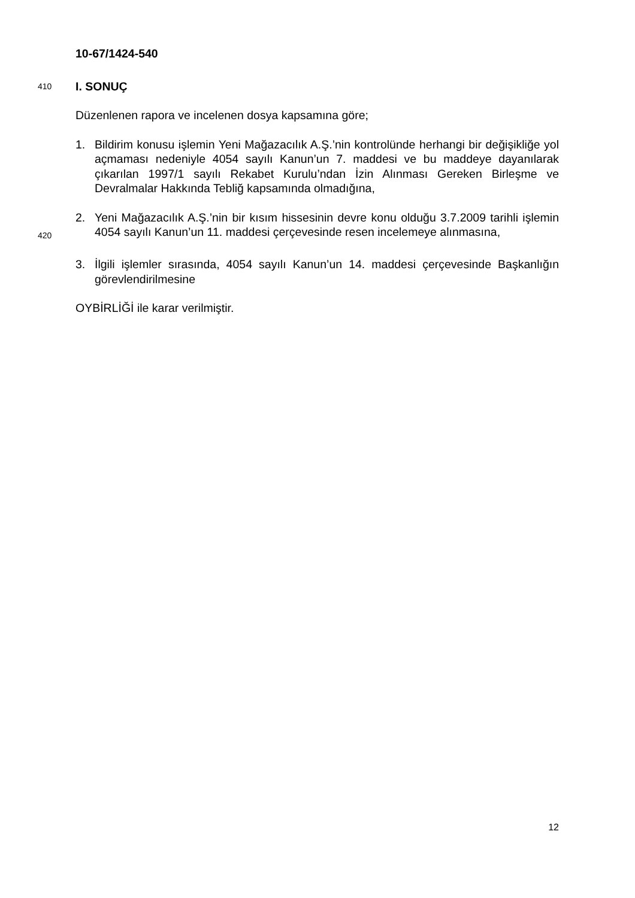10-67/1424-540
410
I. SONUÇ
Düzenlenen rapora ve incelenen dosya kapsamına göre;
1. Bildirim konusu işlemin Yeni Mağazacılık A.Ş.’nin kontrolünde herhangi bir değişikliğe yol açmaması nedeniyle 4054 sayılı Kanun’un 7. maddesi ve bu maddeye dayanılarak çıkarılan 1997/1 sayılı Rekabet Kurulu’ndan İzin Alınması Gereken Birleşme ve Devralmalar Hakkında Tebliğ kapsamında olmadığına,
420
2. Yeni Mağazacılık A.Ş.’nin bir kısım hissesinin devre konu olduğu 3.7.2009 tarihli işlemin 4054 sayılı Kanun’un 11. maddesi çerçevesinde resen incelemeye alınmasına,
3. İlgili işlemler sırasında, 4054 sayılı Kanun’un 14. maddesi çerçevesinde Başkanlığın görevlendirilmesine
OYBİRLİĞİ ile karar verilmiştir.
12